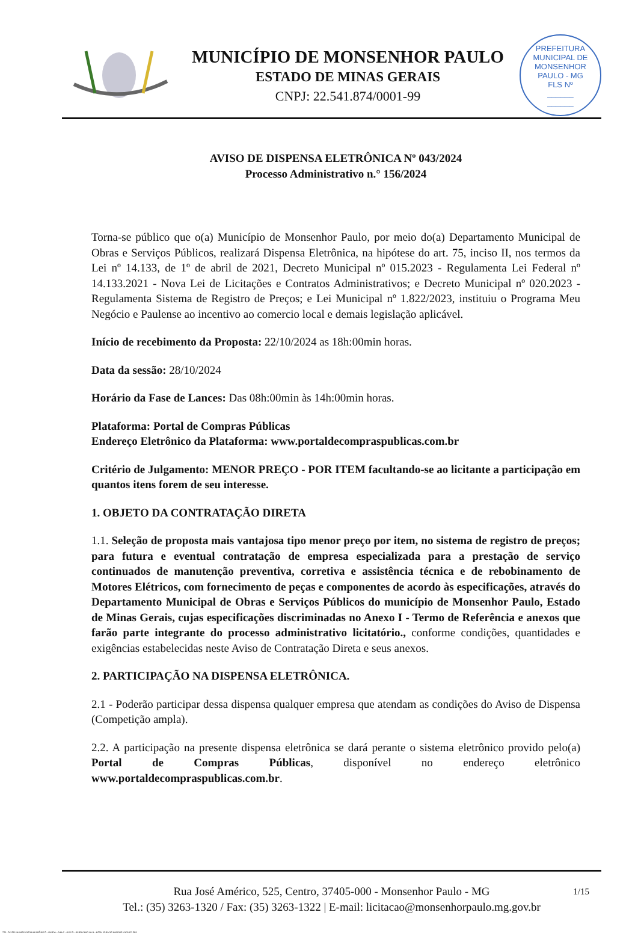MUNICÍPIO DE MONSENHOR PAULO
ESTADO DE MINAS GERAIS
CNPJ: 22.541.874/0001-99
PREFEITURA MUNICIPAL DE MONSENHOR PAULO - MG
FLS Nº
______
______
AVISO DE DISPENSA ELETRÔNICA Nº 043/2024
Processo Administrativo n.° 156/2024
Torna-se público que o(a) Município de Monsenhor Paulo, por meio do(a) Departamento Municipal de Obras e Serviços Públicos, realizará Dispensa Eletrônica, na hipótese do art. 75, inciso II, nos termos da Lei nº 14.133, de 1º de abril de 2021, Decreto Municipal nº 015.2023 - Regulamenta Lei Federal nº 14.133.2021 - Nova Lei de Licitações e Contratos Administrativos; e Decreto Municipal nº 020.2023 - Regulamenta Sistema de Registro de Preços; e Lei Municipal nº 1.822/2023, instituiu o Programa Meu Negócio e Paulense ao incentivo ao comercio local e demais legislação aplicável.
Início de recebimento da Proposta: 22/10/2024 as 18h:00min horas.
Data da sessão: 28/10/2024
Horário da Fase de Lances: Das 08h:00min às 14h:00min horas.
Plataforma: Portal de Compras Públicas
Endereço Eletrônico da Plataforma: www.portaldecompraspublicas.com.br
Critério de Julgamento: MENOR PREÇO - POR ITEM facultando-se ao licitante a participação em quantos itens forem de seu interesse.
1. OBJETO DA CONTRATAÇÃO DIRETA
1.1. Seleção de proposta mais vantajosa tipo menor preço por item, no sistema de registro de preços; para futura e eventual contratação de empresa especializada para a prestação de serviço continuados de manutenção preventiva, corretiva e assistência técnica e de rebobinamento de Motores Elétricos, com fornecimento de peças e componentes de acordo às especificações, através do Departamento Municipal de Obras e Serviços Públicos do município de Monsenhor Paulo, Estado de Minas Gerais, cujas especificações discriminadas no Anexo I - Termo de Referência e anexos que farão parte integrante do processo administrativo licitatório., conforme condições, quantidades e exigências estabelecidas neste Aviso de Contratação Direta e seus anexos.
2. PARTICIPAÇÃO NA DISPENSA ELETRÔNICA.
2.1 - Poderão participar dessa dispensa qualquer empresa que atendam as condições do Aviso de Dispensa (Competição ampla).
2.2. A participação na presente dispensa eletrônica se dará perante o sistema eletrônico provido pelo(a) Portal de Compras Públicas, disponível no endereço eletrônico www.portaldecompraspublicas.com.br.
1/15 Rua José Américo, 525, Centro, 37405-000 - Monsenhor Paulo - MG
Tel.: (35) 3263-1320 / Fax: (35) 3263-1322 | E-mail: licitacao@monsenhorpaulo.mg.gov.br
780 - AVISO DE DISPENSA ELETRÔNICA - GERAL - NLLC - ATIVO - APROVADO DLA - BASE PARA AS DEMAIS EXCETO SRP